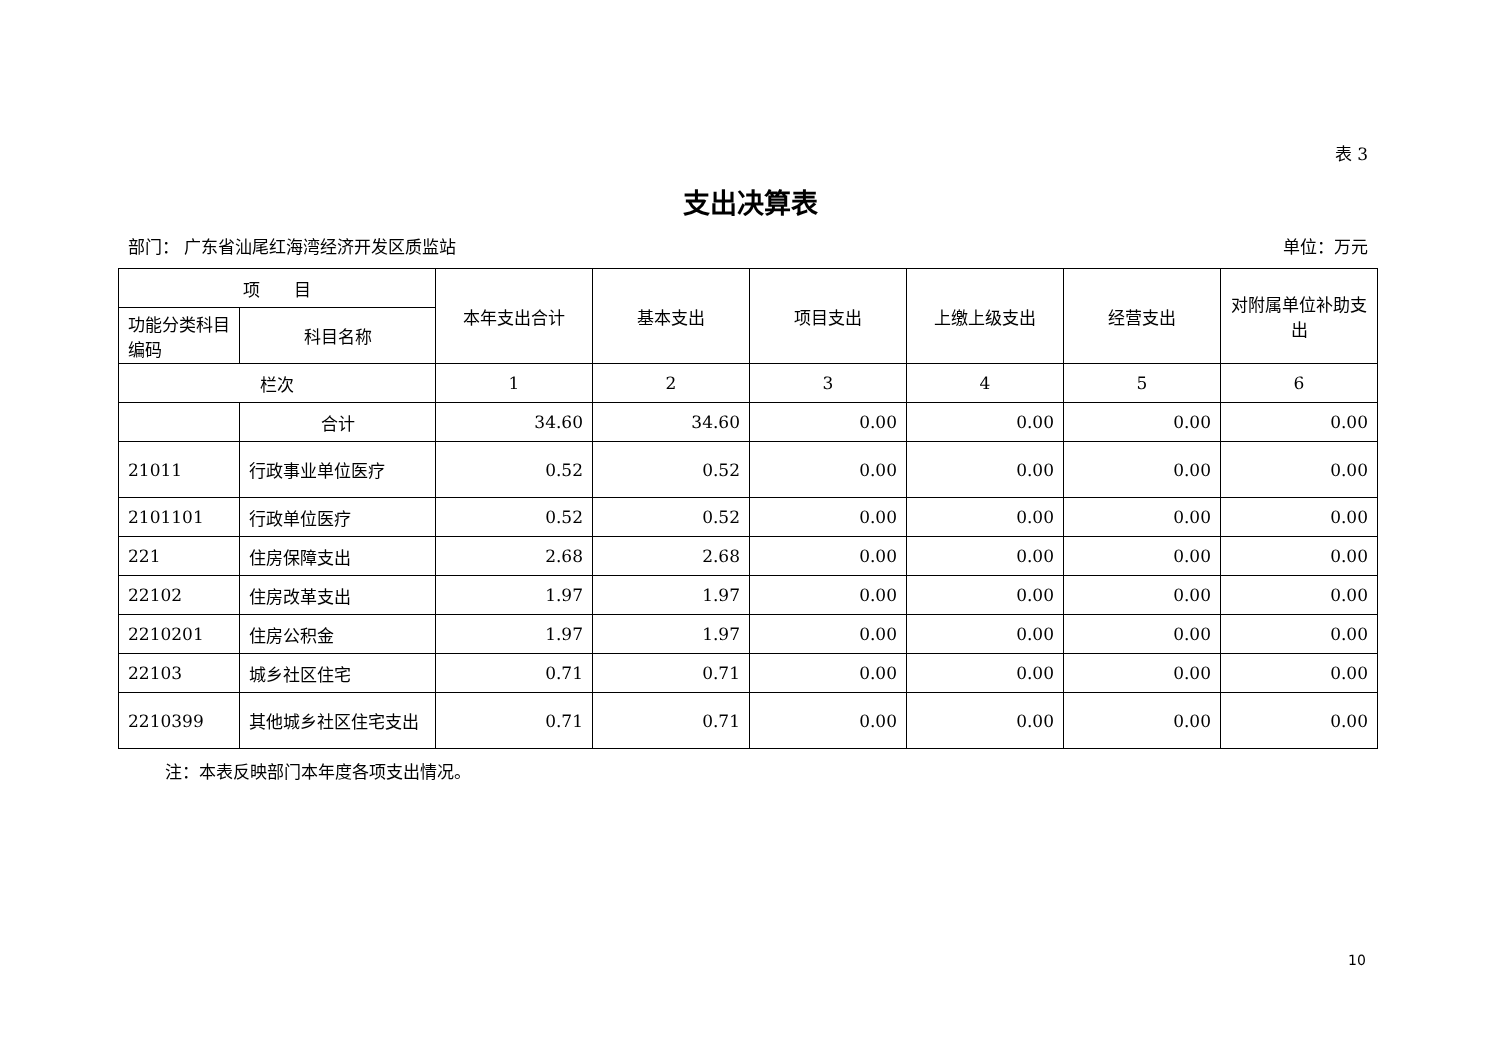表 3
支出决算表
部门： 广东省汕尾红海湾经济开发区质监站 单位：万元
| 项 目 | | 本年支出合计 | 基本支出 | 项目支出 | 上缴上级支出 | 经营支出 | 对附属单位补助支出 |
| --- | --- | --- | --- | --- | --- | --- | --- |
| 功能分类科目编码 | 科目名称 | | | | | | |
| 栏次 | | 1 | 2 | 3 | 4 | 5 | 6 |
| | 合计 | 34.60 | 34.60 | 0.00 | 0.00 | 0.00 | 0.00 |
| 21011 | 行政事业单位医疗 | 0.52 | 0.52 | 0.00 | 0.00 | 0.00 | 0.00 |
| 2101101 | 行政单位医疗 | 0.52 | 0.52 | 0.00 | 0.00 | 0.00 | 0.00 |
| 221 | 住房保障支出 | 2.68 | 2.68 | 0.00 | 0.00 | 0.00 | 0.00 |
| 22102 | 住房改革支出 | 1.97 | 1.97 | 0.00 | 0.00 | 0.00 | 0.00 |
| 2210201 | 住房公积金 | 1.97 | 1.97 | 0.00 | 0.00 | 0.00 | 0.00 |
| 22103 | 城乡社区住宅 | 0.71 | 0.71 | 0.00 | 0.00 | 0.00 | 0.00 |
| 2210399 | 其他城乡社区住宅支出 | 0.71 | 0.71 | 0.00 | 0.00 | 0.00 | 0.00 |
注：本表反映部门本年度各项支出情况。
10